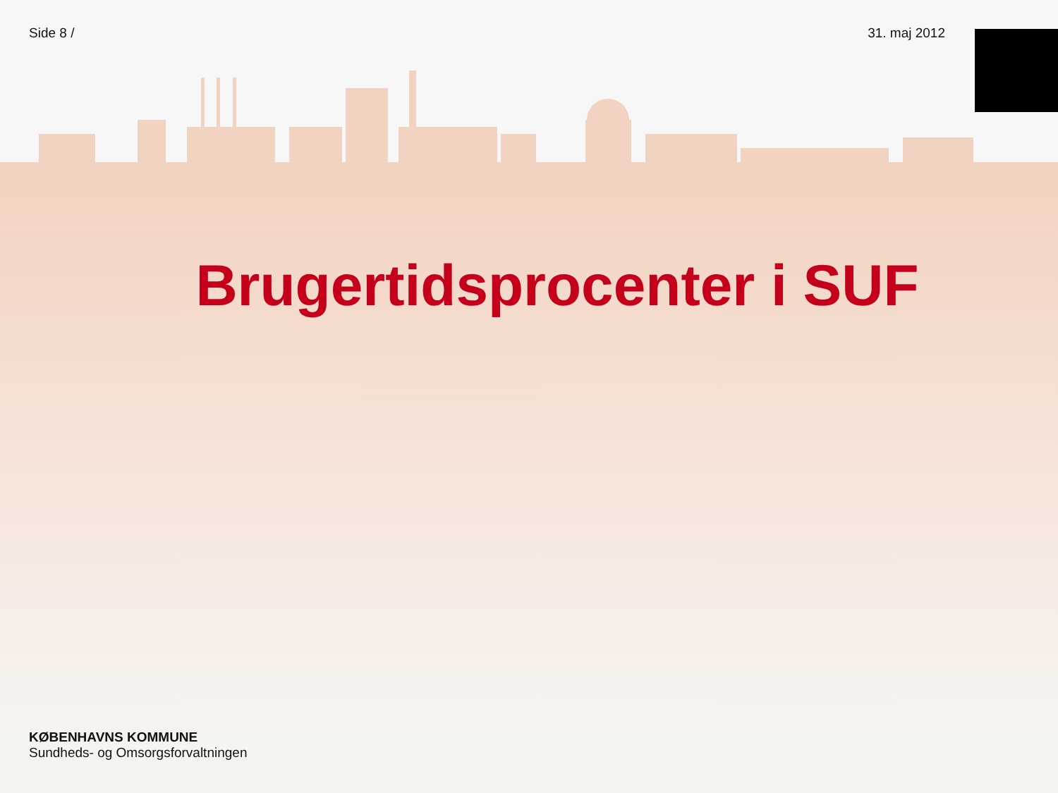Side 8 / 31. maj 2012
Brugertidsprocenter i SUF
KØBENHAVNS KOMMUNE
Sundheds- og Omsorgsforvaltningen